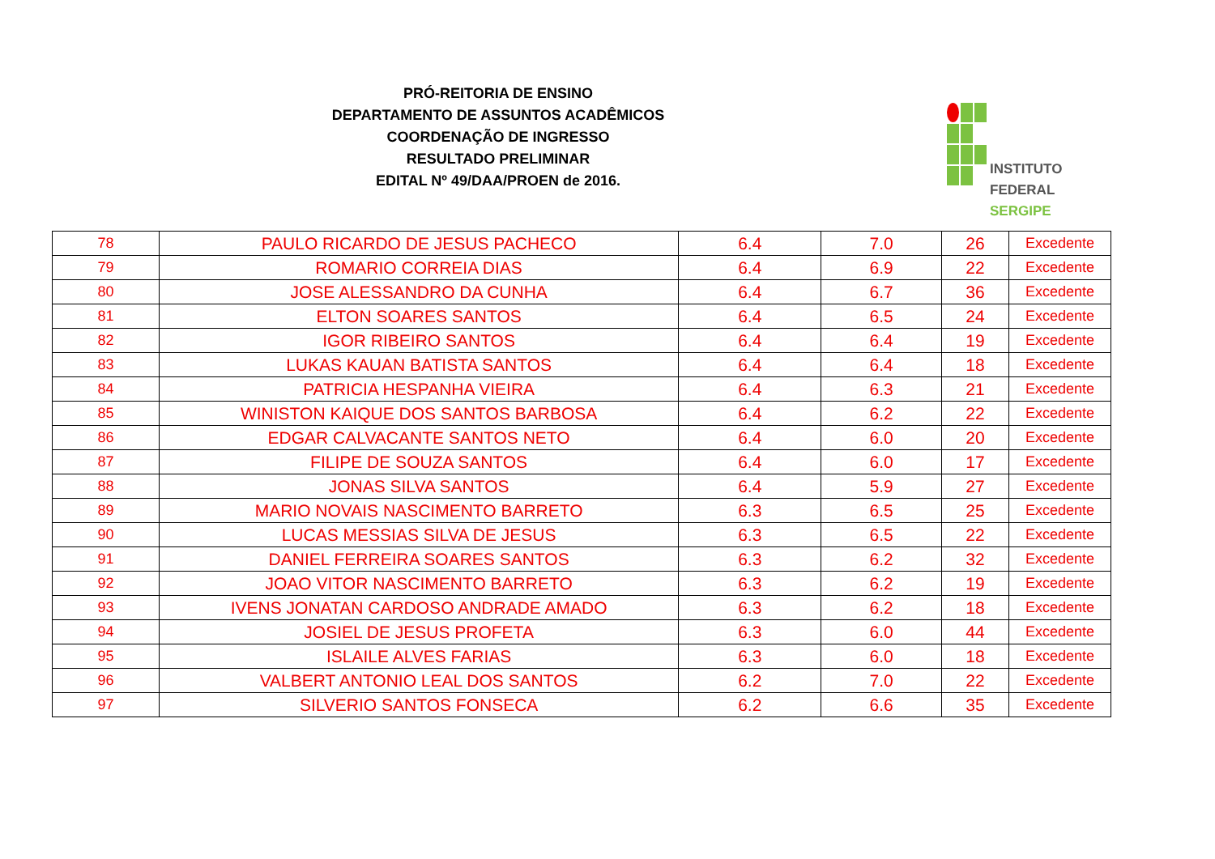PRÓ-REITORIA DE ENSINO
DEPARTAMENTO DE ASSUNTOS ACADÊMICOS
COORDENAÇÃO DE INGRESSO
RESULTADO PRELIMINAR
EDITAL Nº 49/DAA/PROEN de 2016.
INSTITUTO FEDERAL
SERGIPE
| 78 | PAULO RICARDO DE JESUS PACHECO | 6.4 | 7.0 | 26 | Excedente |
| 79 | ROMARIO CORREIA DIAS | 6.4 | 6.9 | 22 | Excedente |
| 80 | JOSE ALESSANDRO DA CUNHA | 6.4 | 6.7 | 36 | Excedente |
| 81 | ELTON SOARES SANTOS | 6.4 | 6.5 | 24 | Excedente |
| 82 | IGOR RIBEIRO SANTOS | 6.4 | 6.4 | 19 | Excedente |
| 83 | LUKAS KAUAN BATISTA SANTOS | 6.4 | 6.4 | 18 | Excedente |
| 84 | PATRICIA HESPANHA VIEIRA | 6.4 | 6.3 | 21 | Excedente |
| 85 | WINISTON KAIQUE DOS SANTOS BARBOSA | 6.4 | 6.2 | 22 | Excedente |
| 86 | EDGAR CALVACANTE SANTOS NETO | 6.4 | 6.0 | 20 | Excedente |
| 87 | FILIPE DE SOUZA SANTOS | 6.4 | 6.0 | 17 | Excedente |
| 88 | JONAS SILVA SANTOS | 6.4 | 5.9 | 27 | Excedente |
| 89 | MARIO NOVAIS NASCIMENTO BARRETO | 6.3 | 6.5 | 25 | Excedente |
| 90 | LUCAS MESSIAS SILVA DE JESUS | 6.3 | 6.5 | 22 | Excedente |
| 91 | DANIEL FERREIRA SOARES SANTOS | 6.3 | 6.2 | 32 | Excedente |
| 92 | JOAO VITOR NASCIMENTO BARRETO | 6.3 | 6.2 | 19 | Excedente |
| 93 | IVENS JONATAN CARDOSO ANDRADE AMADO | 6.3 | 6.2 | 18 | Excedente |
| 94 | JOSIEL DE JESUS PROFETA | 6.3 | 6.0 | 44 | Excedente |
| 95 | ISLAILE ALVES FARIAS | 6.3 | 6.0 | 18 | Excedente |
| 96 | VALBERT ANTONIO LEAL DOS SANTOS | 6.2 | 7.0 | 22 | Excedente |
| 97 | SILVERIO SANTOS FONSECA | 6.2 | 6.6 | 35 | Excedente |